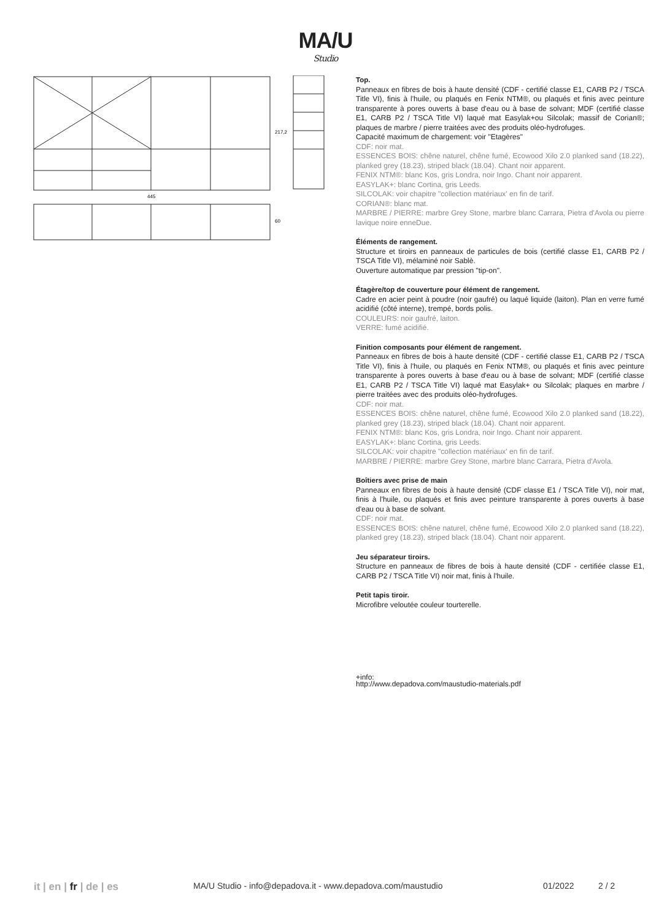MA/U
Studio
445
217,2
60
Top.
Panneaux en fibres de bois à haute densité (CDF - certifié classe E1, CARB P2 / TSCA Title VI), finis à l'huile, ou plaqués en Fenix NTM®, ou plaqués et finis avec peinture transparente à pores ouverts à base d'eau ou à base de solvant; MDF (certifié classe E1, CARB P2 / TSCA Title VI) laqué mat Easylak+ou Silcolak; massif de Corian®; plaques de marbre / pierre traitées avec des produits oléo-hydrofuges.
Capacité maximum de chargement: voir "Etagères"
CDF: noir mat.
ESSENCES BOIS: chêne naturel, chêne fumé, Ecowood Xilo 2.0 planked sand (18.22), planked grey (18.23), striped black (18.04). Chant noir apparent.
FENIX NTM®: blanc Kos, gris Londra, noir Ingo. Chant noir apparent.
EASYLAK+: blanc Cortina, gris Leeds.
SILCOLAK: voir chapitre "collection matériaux' en fin de tarif.
CORIAN®: blanc mat.
MARBRE / PIERRE: marbre Grey Stone, marbre blanc Carrara, Pietra d'Avola ou pierre lavique noire enneDue.
Éléments de rangement.
Structure et tiroirs en panneaux de particules de bois (certifié classe E1, CARB P2 / TSCA Title VI), mélaminé noir Sablè.
Ouverture automatique par pression "tip-on".
Étagère/top de couverture pour élément de rangement.
Cadre en acier peint à poudre (noir gaufré) ou laqué liquide (laiton). Plan en verre fumé acidifié (côté interne), trempé, bords polis.
COULEURS: noir gaufré, laiton.
VERRE: fumé acidifié.
Finition composants pour élément de rangement.
Panneaux en fibres de bois à haute densité (CDF - certifié classe E1, CARB P2 / TSCA Title VI), finis à l'huile, ou plaqués en Fenix NTM®, ou plaqués et finis avec peinture transparente à pores ouverts à base d'eau ou à base de solvant; MDF (certifié classe E1, CARB P2 / TSCA Title VI) laqué mat Easylak+ ou Silcolak; plaques en marbre / pierre traitées avec des produits oléo-hydrofuges.
CDF: noir mat.
ESSENCES BOIS: chêne naturel, chêne fumé, Ecowood Xilo 2.0 planked sand (18.22), planked grey (18.23), striped black (18.04). Chant noir apparent.
FENIX NTM®: blanc Kos, gris Londra, noir Ingo. Chant noir apparent.
EASYLAK+: blanc Cortina, gris Leeds.
SILCOLAK: voir chapitre "collection matériaux' en fin de tarif.
MARBRE / PIERRE: marbre Grey Stone, marbre blanc Carrara, Pietra d'Avola.
Boîtiers avec prise de main
Panneaux en fibres de bois à haute densité (CDF classe E1 / TSCA Title VI), noir mat, finis à l'huile, ou plaqués et finis avec peinture transparente à pores ouverts à base d'eau ou à base de solvant.
CDF: noir mat.
ESSENCES BOIS: chêne naturel, chêne fumé, Ecowood Xilo 2.0 planked sand (18.22), planked grey (18.23), striped black (18.04). Chant noir apparent.
Jeu séparateur tiroirs.
Structure en panneaux de fibres de bois à haute densité (CDF - certifiée classe E1, CARB P2 / TSCA Title VI) noir mat, finis à l'huile.
Petit tapis tiroir.
Microfibre veloutée couleur tourterelle.
+info:
http://www.depadova.com/maustudio-materials.pdf
it | en | fr | de | es MA/U Studio - info@depadova.it - www.depadova.com/maustudio 01/2022 2 / 2